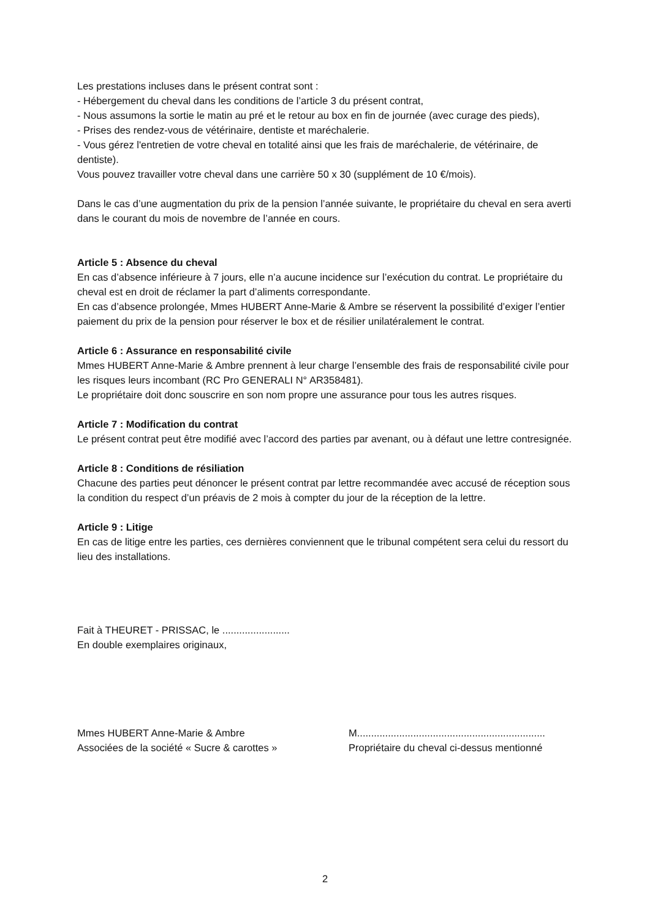Les prestations incluses dans le présent contrat sont :
- Hébergement du cheval dans les conditions de l’article 3 du présent contrat,
- Nous assumons la sortie le matin au pré et le retour au box en fin de journée (avec curage des pieds),
- Prises des rendez-vous de vétérinaire, dentiste et maréchalerie.
- Vous gérez l'entretien de votre cheval en totalité ainsi que les frais de maréchalerie, de vétérinaire, de dentiste).
Vous pouvez travailler votre cheval dans une carrière 50 x 30 (supplément de 10 €/mois).
Dans le cas d’une augmentation du prix de la pension l’année suivante, le propriétaire du cheval en sera averti dans le courant du mois de novembre de l’année en cours.
Article 5 : Absence du cheval
En cas d’absence inférieure à 7 jours, elle n’a aucune incidence sur l’exécution du contrat. Le propriétaire du cheval est en droit de réclamer la part d’aliments correspondante.
En cas d’absence prolongée, Mmes HUBERT Anne-Marie & Ambre se réservent la possibilité d’exiger l’entier paiement du prix de la pension pour réserver le box et de résilier unilatéralement le contrat.
Article 6 : Assurance en responsabilité civile
Mmes HUBERT Anne-Marie & Ambre prennent à leur charge l’ensemble des frais de responsabilité civile pour les risques leurs incombant (RC Pro GENERALI N° AR358481).
Le propriétaire doit donc souscrire en son nom propre une assurance pour tous les autres risques.
Article 7 : Modification du contrat
Le présent contrat peut être modifié avec l’accord des parties par avenant, ou à défaut une lettre contresignée.
Article 8 : Conditions de résiliation
Chacune des parties peut dénoncer le présent contrat par lettre recommandée avec accusé de réception sous la condition du respect d’un préavis de 2 mois à compter du jour de la réception de la lettre.
Article 9 : Litige
En cas de litige entre les parties, ces dernières conviennent que le tribunal compétent sera celui du ressort du lieu des installations.
Fait à THEURET - PRISSAC, le ........................
En double exemplaires originaux,
Mmes HUBERT Anne-Marie & Ambre
Associées de la société « Sucre & carottes »
M...................................................................
Propriétaire du cheval ci-dessus mentionné
2